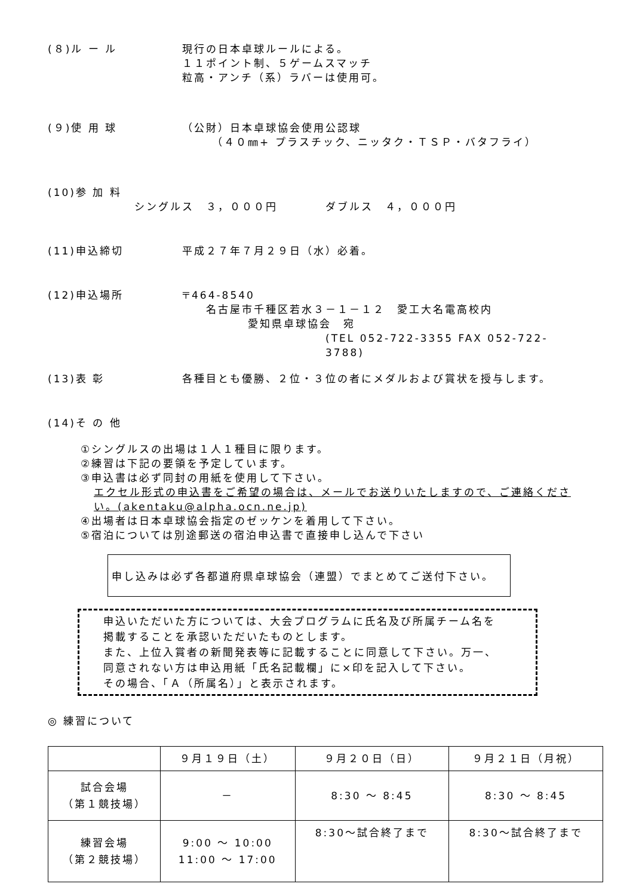(８)ル ー ル
現行の日本卓球ルールによる。
１１ポイント制、５ゲームスマッチ
粒高・アンチ（系）ラバーは使用可。
(９)使 用 球
（公財）日本卓球協会使用公認球
（４０㎜+ プラスチック、ニッタク・ＴＳＰ・バタフライ）
(10)参 加 料
シングルス　３，０００円　　　　ダブルス　４，０００円
(11)申込締切 平成２７年７月２９日（水）必着。
(12)申込場所
〒464-8540
名古屋市千種区若水３－１－１２　愛工大名電高校内
愛知県卓球協会　宛
(TEL 052-722-3355 FAX 052-722-3788)
(13)表 彰 各種目とも優勝、２位・３位の者にメダルおよび賞状を授与します。
(14)そ の 他
①シングルスの出場は１人１種目に限ります。
②練習は下記の要領を予定しています。
③申込書は必ず同封の用紙を使用して下さい。
エクセル形式の申込書をご希望の場合は、メールでお送りいたしますので、ご連絡ください。(akentaku@alpha.ocn.ne.jp)
④出場者は日本卓球協会指定のゼッケンを着用して下さい。
⑤宿泊については別途郵送の宿泊申込書で直接申し込んで下さい
申し込みは必ず各都道府県卓球協会（連盟）でまとめてご送付下さい。
申込いただいた方については、大会プログラムに氏名及び所属チーム名を
掲載することを承認いただいたものとします。
また、上位入賞者の新聞発表等に記載することに同意して下さい。万一、
同意されない方は申込用紙「氏名記載欄」に×印を記入して下さい。
その場合、「Ａ（所属名）」と表示されます。
◎ 練習について
| | ９月１９日（土） | ９月２０日（日） | ９月２１日（月祝） |
| 試合会場 （第１競技場） | － | 8:30 ～ 8:45 | 8:30 ～ 8:45 |
| 練習会場 （第２競技場） | 9:00 ～ 10:00 11:00 ～ 17:00 | 8:30～試合終了まで | 8:30～試合終了まで |